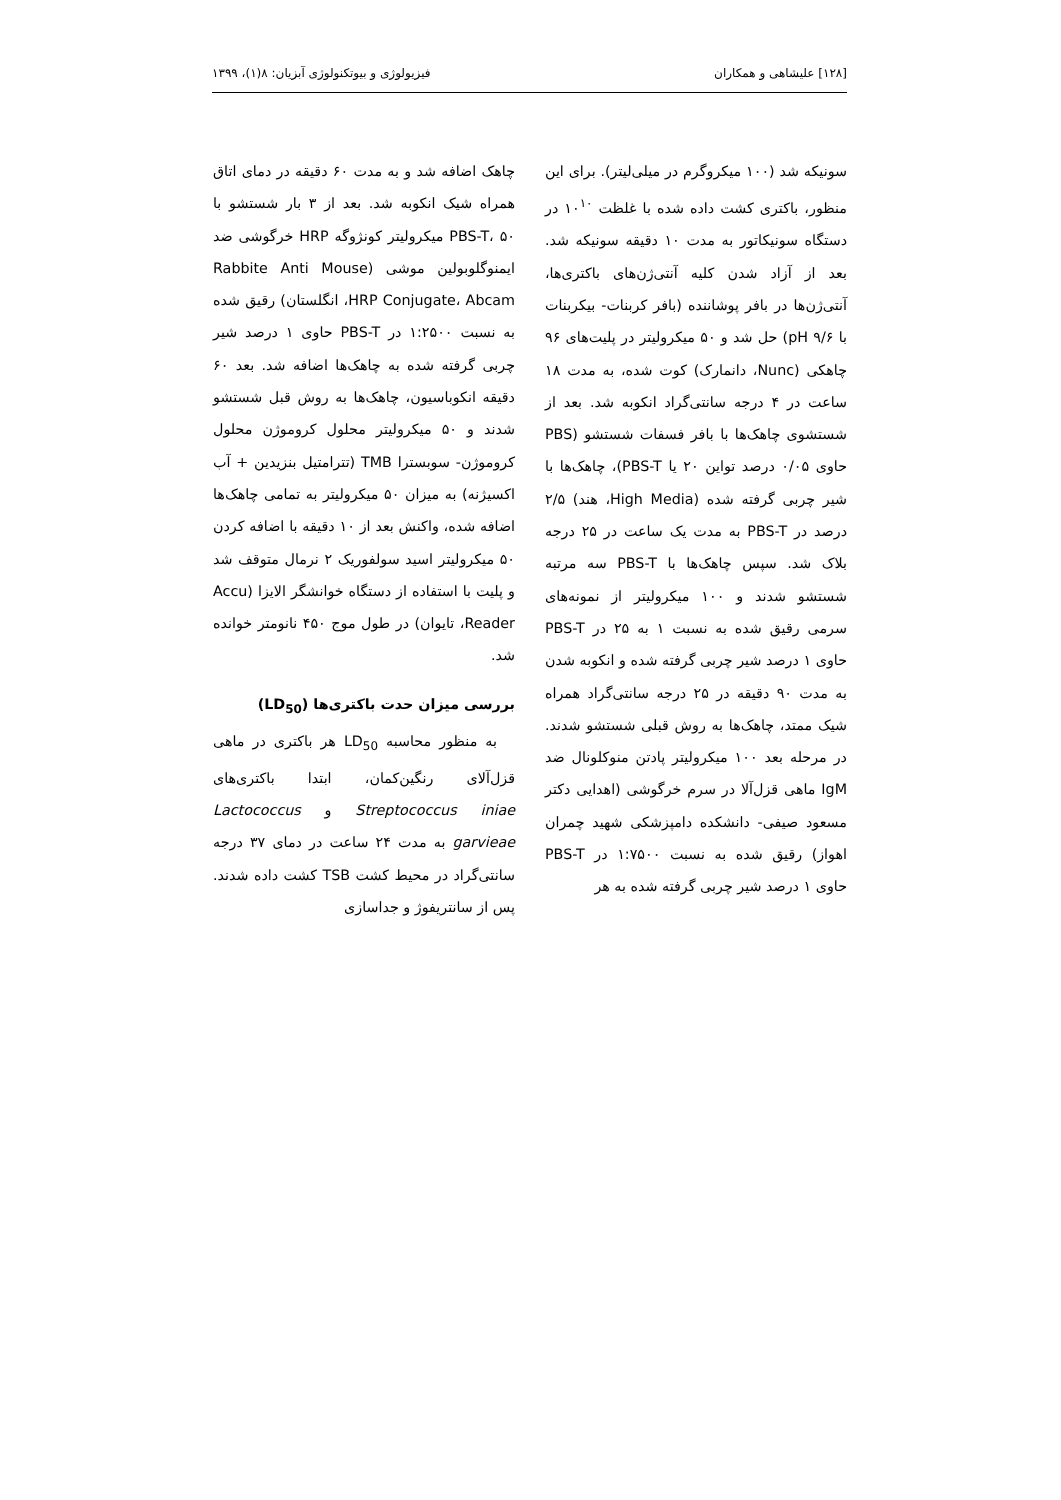[۱۲۸] علیشاهی و همکاران فیزیولوژی و بیوتکنولوژی آبزیان: ۸(۱)، ۱۳۹۹
سونیکه شد (۱۰۰ میکروگرم در میلی‌لیتر). برای این منظور، باکتری کشت داده شده با غلظت ۱۰<sup>۱۰</sup> در دستگاه سونیکاتور به مدت ۱۰ دقیقه سونیکه شد. بعد از آزاد شدن کلیه آنتی‌ژن‌های باکتری‌ها، آنتی‌ژن‌ها در بافر پوشاننده (بافر کربنات- بیکربنات با pH ۹/۶) حل شد و ۵۰ میکرولیتر در پلیت‌های ۹۶ چاهکی (Nunc، دانمارک) کوت شده، به مدت ۱۸ ساعت در ۴ درجه سانتی‌گراد انکوبه شد. بعد از شستشوی چاهک‌ها با بافر فسفات شستشو (PBS حاوی ۰/۰۵ درصد تواین ۲۰ یا PBS-T)، چاهک‌ها با شیر چربی گرفته شده (High Media، هند) ۲/۵ درصد در PBS-T به مدت یک ساعت در ۲۵ درجه بلاک شد. سپس چاهک‌ها با PBS-T سه مرتبه شستشو شدند و ۱۰۰ میکرولیتر از نمونه‌های سرمی رقیق شده به نسبت ۱ به ۲۵ در PBS-T حاوی ۱ درصد شیر چربی گرفته شده و انکوبه شدن به مدت ۹۰ دقیقه در ۲۵ درجه سانتی‌گراد همراه شیک ممتد، چاهک‌ها به روش قبلی شستشو شدند. در مرحله بعد ۱۰۰ میکرولیتر پادتن منوکلونال ضد IgM ماهی قزل‌آلا در سرم خرگوشی (اهدایی دکتر مسعود صیفی- دانشکده دامپزشکی شهید چمران اهواز) رقیق شده به نسبت ۱:۷۵۰۰ در PBS-T حاوی ۱ درصد شیر چربی گرفته شده به هر
چاهک اضافه شد و به مدت ۶۰ دقیقه در دمای اتاق همراه شیک انکوبه شد. بعد از ۳ بار شستشو با PBS-T، ۵۰ میکرولیتر کونژوگه HRP خرگوشی ضد ایمنوگلوبولین موشی (Rabbite Anti Mouse HRP Conjugate، Abcam، انگلستان) رقیق شده به نسبت ۱:۲۵۰۰ در PBS-T حاوی ۱ درصد شیر چربی گرفته شده به چاهک‌ها اضافه شد. بعد ۶۰ دقیقه انکوباسیون، چاهک‌ها به روش قبل شستشو شدند و ۵۰ میکرولیتر محلول کروموژن محلول کروموژن- سوبسترا TMB (تترامتیل بنزیدین + آب اکسیژنه) به میزان ۵۰ میکرولیتر به تمامی چاهک‌ها اضافه شده، واکنش بعد از ۱۰ دقیقه با اضافه کردن ۵۰ میکرولیتر اسید سولفوریک ۲ نرمال متوقف شد و پلیت با استفاده از دستگاه خوانشگر الایزا (Accu Reader، تایوان) در طول موج ۴۵۰ نانومتر خوانده شد.
بررسی میزان حدت باکتری‌ها (LD<sub>50</sub>)
به منظور محاسبه LD<sub>50</sub> هر باکتری در ماهی قزل‌آلای رنگین‌کمان، ابتدا باکتری‌های Streptococcus iniae و Lactococcus garvieae به مدت ۲۴ ساعت در دمای ۳۷ درجه سانتی‌گراد در محیط کشت TSB کشت داده شدند. پس از سانتریفوژ و جداسازی